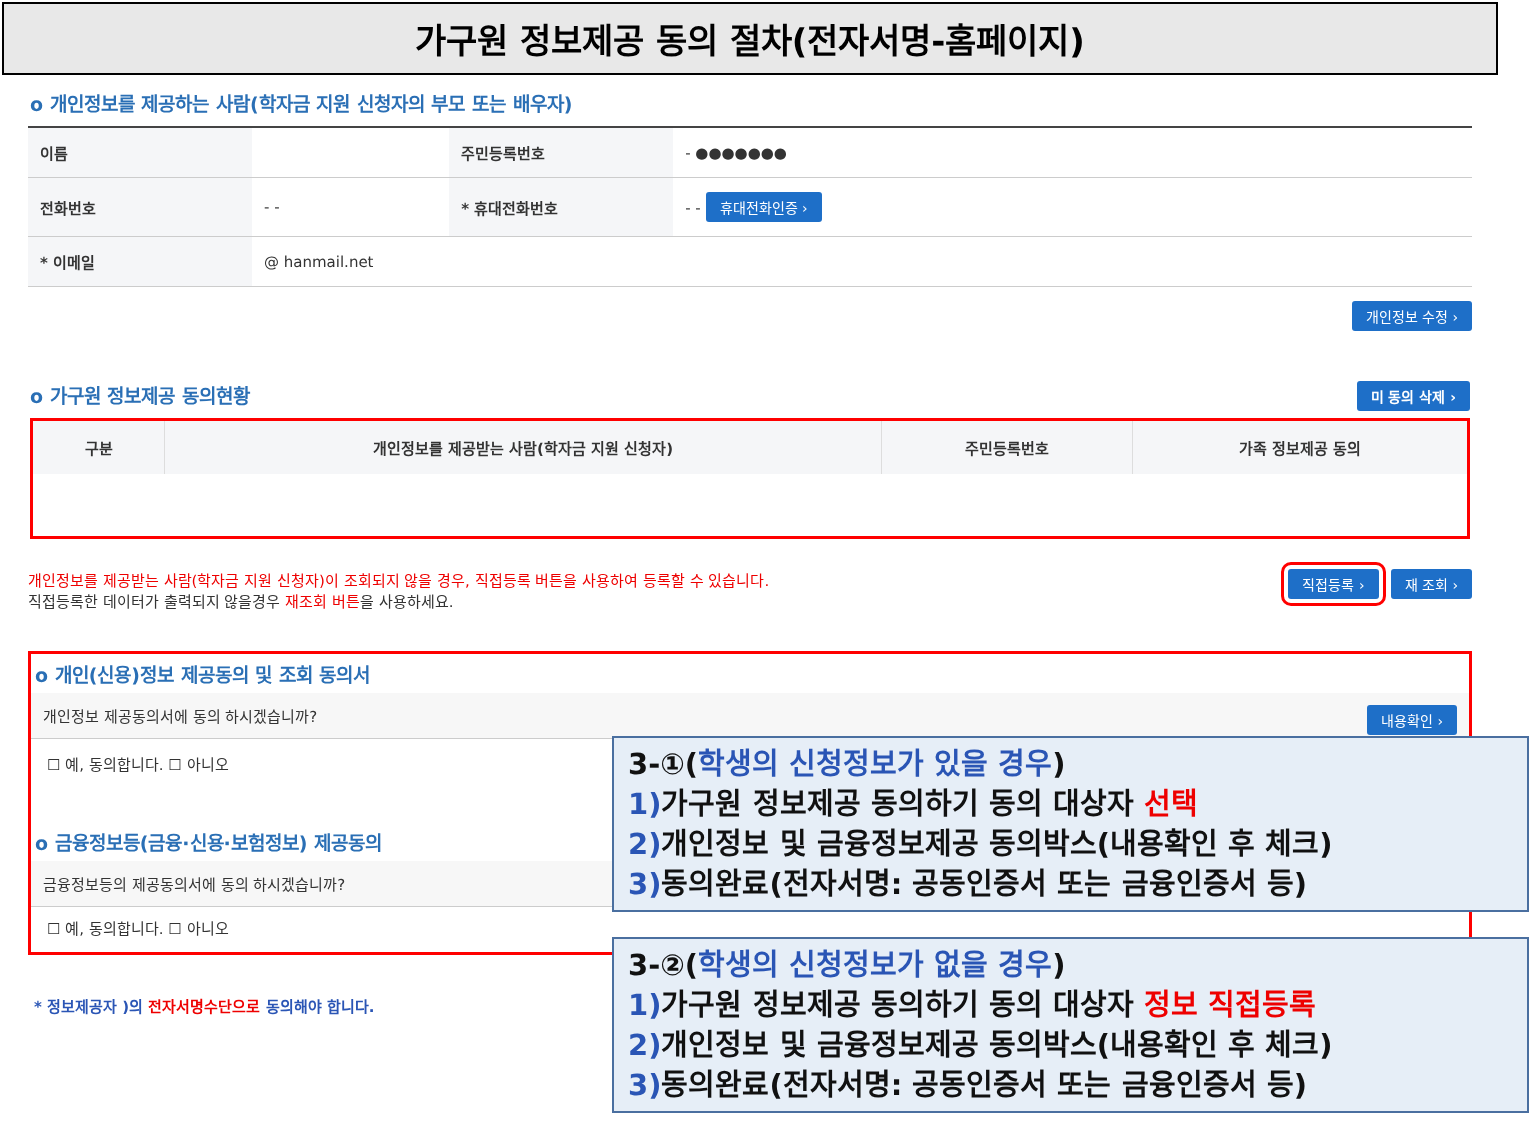가구원 정보제공 동의 절차(전자서명-홈페이지)
o 개인정보를 제공하는 사람(학자금 지원 신청자의 부모 또는 배우자)
| 이름 | | 주민등록번호 | - ●●●●●●● |
| 전화번호 | - - | * 휴대전화번호 | - - 휴대전화인증 › |
| * 이메일 | @ hanmail.net | | |
개인정보 수정 ›
o 가구원 정보제공 동의현황 미 동의 삭제 ›
| 구분 | 개인정보를 제공받는 사람(학자금 지원 신청자) | 주민등록번호 | 가족 정보제공 동의 |
| --- | --- | --- | --- |
재 조회 › 직접등록 ›
개인정보를 제공받는 사람(학자금 지원 신청자)이 조회되지 않을 경우, 직접등록 버튼을 사용하여 등록할 수 있습니다.
직접등록한 데이터가 출력되지 않을경우 재조회 버튼을 사용하세요.
o 개인(신용)정보 제공동의 및 조회 동의서
개인정보 제공동의서에 동의 하시겠습니까? 내용확인 ›
☐ 예, 동의합니다. ☐ 아니오
o 금융정보등(금융·신용·보험정보) 제공동의
금융정보등의 제공동의서에 동의 하시겠습니까?
☐ 예, 동의합니다. ☐ 아니오
* 정보제공자 )의 전자서명수단으로 동의해야 합니다.
3-①(학생의 신청정보가 있을 경우)
1) 가구원 정보제공 동의하기 동의 대상자 선택
2) 개인정보 및 금융정보제공 동의박스(내용확인 후 체크)
3) 동의완료(전자서명: 공동인증서 또는 금융인증서 등)
3-②(학생의 신청정보가 없을 경우)
1) 가구원 정보제공 동의하기 동의 대상자 정보 직접등록
2) 개인정보 및 금융정보제공 동의박스(내용확인 후 체크)
3) 동의완료(전자서명: 공동인증서 또는 금융인증서 등)